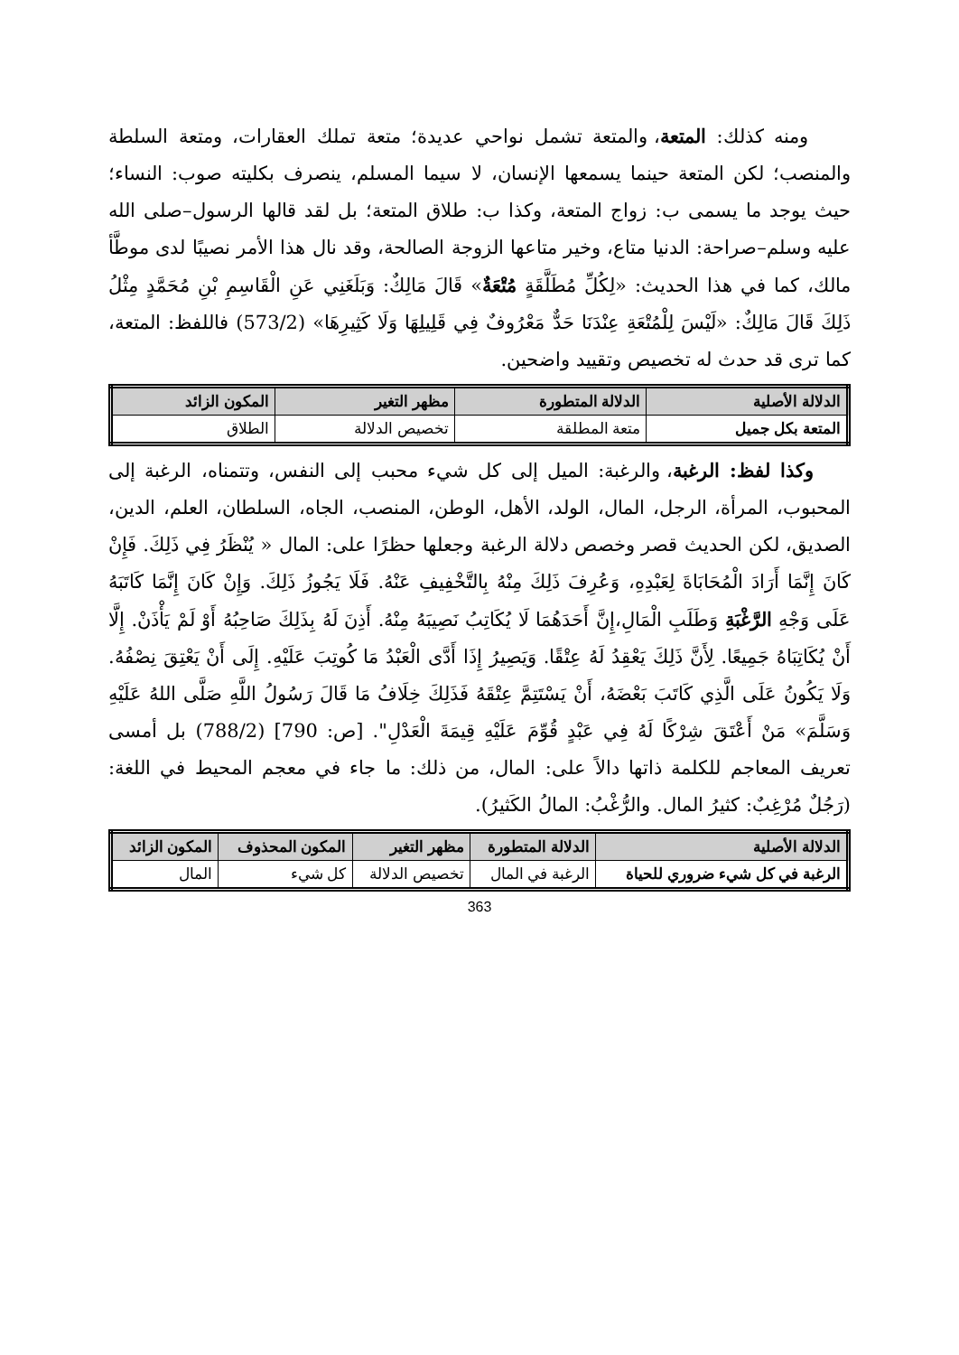ومنه كذلك: المتعة، والمتعة تشمل نواحي عديدة؛ متعة تملك العقارات، ومتعة السلطة والمنصب؛ لكن المتعة حينما يسمعها الإنسان، لا سيما المسلم، ينصرف بكليته صوب: النساء؛ حيث يوجد ما يسمى ب: زواج المتعة، وكذا ب: طلاق المتعة؛ بل لقد قالها الرسول–صلى الله عليه وسلم–صراحة: الدنيا متاع، وخير متاعها الزوجة الصالحة، وقد نال هذا الأمر نصيبًا لدى موطَّأ مالك، كما في هذا الحديث: «لِكُلِّ مُطَلَّقَةٍ مُتْعَةٌ» قَالَ مَالِكٌ: وَبَلَغَنِي عَنِ الْقَاسِمِ بْنِ مُحَمَّدٍ مِثْلُ ذَلِكَ قَالَ مَالِكٌ: «لَيْسَ لِلْمُتْعَةِ عِنْدَنَا حَدٌّ مَعْرُوفٌ فِي قَلِيلِهَا وَلَا كَثِيرِهَا» (573/2) فاللفظ: المتعة، كما ترى قد حدث له تخصيص وتقييد واضحين.
| الدلالة الأصلية | الدلالة المتطورة | مظهر التغير | المكون الزائد |
| --- | --- | --- | --- |
| المتعة بكل جميل | متعة المطلقة | تخصيص الدلالة | الطلاق |
وكذا لفظ: الرغبة، والرغبة: الميل إلى كل شيء محبب إلى النفس، وتتمناه، الرغبة إلى المحبوب، المرأة، الرجل، المال، الولد، الأهل، الوطن، المنصب، الجاه، السلطان، العلم، الدين، الصديق، لكن الحديث قصر وخصص دلالة الرغبة وجعلها حظرًا على: المال « يُنْظَرُ فِي ذَلِكَ. فَإِنْ كَانَ إِنَّمَا أَرَادَ الْمُحَابَاةَ لِعَبْدِهِ، وَعُرِفَ ذَلِكَ مِنْهُ بِالتَّخْفِيفِ عَنْهُ. فَلَا يَجُوزُ ذَلِكَ. وَإِنْ كَانَ إِنَّمَا كَاتَبَهُ عَلَى وَجْهِ الرَّغْبَةِ وَطَلَبِ الْمَالِ،إِنَّ أَحَدَهُمَا لَا يُكَاتِبُ نَصِيبَهُ مِنْهُ. أَذِنَ لَهُ بِذَلِكَ صَاحِبُهُ أَوْ لَمْ يَأْذَنْ. إِلَّا أَنْ يُكَاتِبَاهُ جَمِيعًا. لِأَنَّ ذَلِكَ يَعْقِدُ لَهُ عِتْقًا. وَيَصِيرُ إِذَا أَدَّى الْعَبْدُ مَا كُوتِبَ عَلَيْهِ. إِلَى أَنْ يَعْتِقَ نِصْفُهُ. وَلَا يَكُونُ عَلَى الَّذِي كَاتَبَ بَعْضَهُ، أَنْ يَسْتَتِمَّ عِتْقَهُ فَذَلِكَ خِلَافُ مَا قَالَ رَسُولُ اللَّهِ صَلَّى اللهُ عَلَيْهِ وَسَلَّمَ» مَنْ أَعْتَقَ شِرْكًا لَهُ فِي عَبْدٍ قُوِّمَ عَلَيْهِ قِيمَةَ الْعَدْلِ". [ص: 790] (788/2) بل أمسى تعريف المعاجم للكلمة ذاتها دالاً على: المال، من ذلك: ما جاء في معجم المحيط في اللغة: (رَجُلٌ مُرْغِبٌ: كثيرُ المال. والرُّغْبُ: المالُ الكَثيرُ).
| الدلالة الأصلية | الدلالة المتطورة | مظهر التغير | المكون المحذوف | المكون الزائد |
| --- | --- | --- | --- | --- |
| الرغبة في كل شيء ضروري للحياة | الرغبة في المال | تخصيص الدلالة | كل شيء | المال |
363